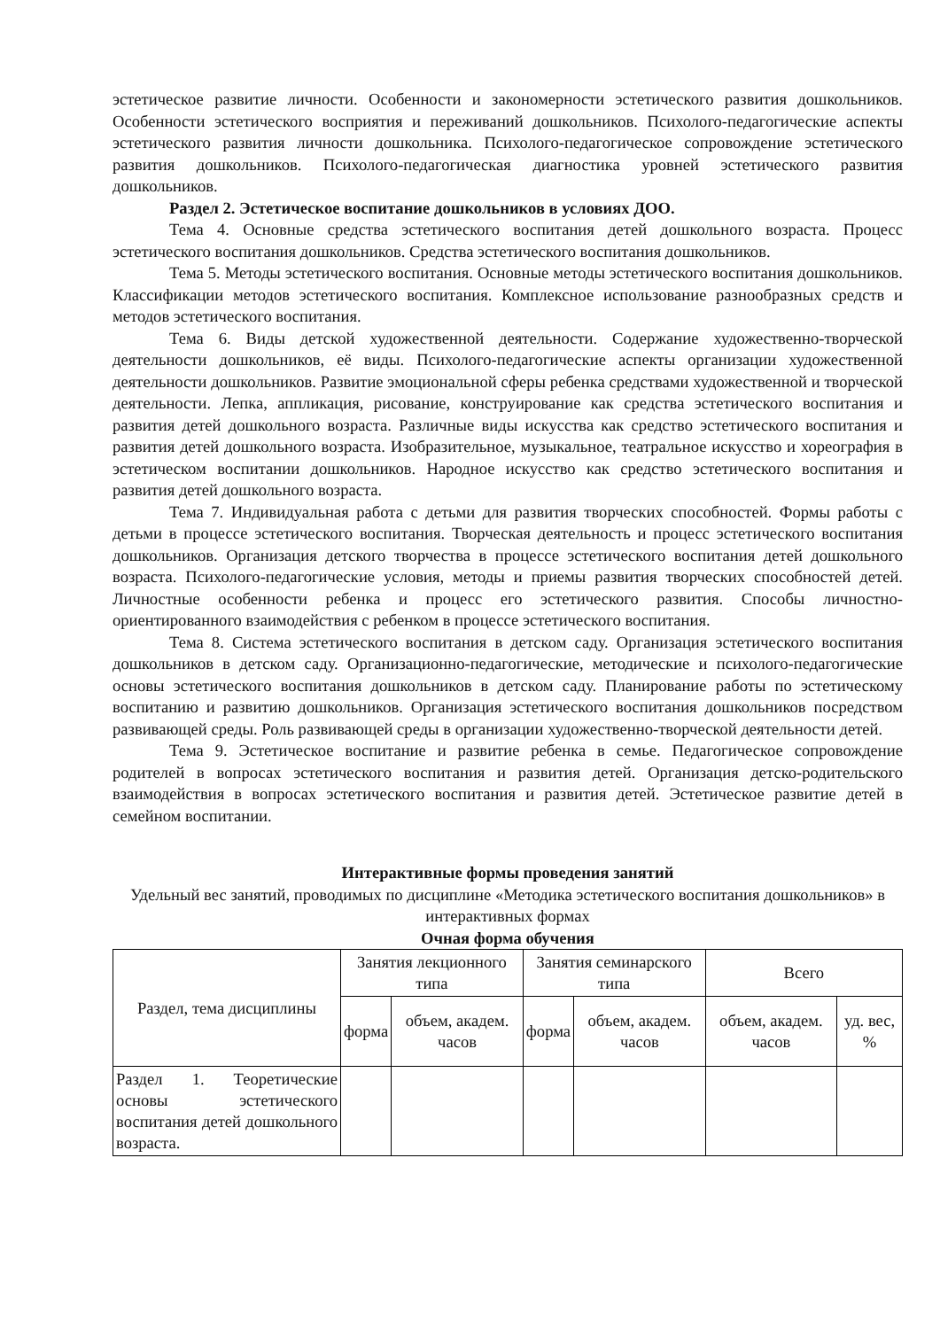эстетическое развитие личности. Особенности и закономерности эстетического развития дошкольников. Особенности эстетического восприятия и переживаний дошкольников. Психолого-педагогические аспекты эстетического развития личности дошкольника. Психолого-педагогическое сопровождение эстетического развития дошкольников. Психолого-педагогическая диагностика уровней эстетического развития дошкольников.
Раздел 2. Эстетическое воспитание дошкольников в условиях ДОО.
Тема 4. Основные средства эстетического воспитания детей дошкольного возраста. Процесс эстетического воспитания дошкольников. Средства эстетического воспитания дошкольников.
Тема 5. Методы эстетического воспитания. Основные методы эстетического воспитания дошкольников. Классификации методов эстетического воспитания. Комплексное использование разнообразных средств и методов эстетического воспитания.
Тема 6. Виды детской художественной деятельности. Содержание художественно-творческой деятельности дошкольников, её виды. Психолого-педагогические аспекты организации художественной деятельности дошкольников. Развитие эмоциональной сферы ребенка средствами художественной и творческой деятельности. Лепка, аппликация, рисование, конструирование как средства эстетического воспитания и развития детей дошкольного возраста. Различные виды искусства как средство эстетического воспитания и развития детей дошкольного возраста. Изобразительное, музыкальное, театральное искусство и хореография в эстетическом воспитании дошкольников. Народное искусство как средство эстетического воспитания и развития детей дошкольного возраста.
Тема 7. Индивидуальная работа с детьми для развития творческих способностей. Формы работы с детьми в процессе эстетического воспитания. Творческая деятельность и процесс эстетического воспитания дошкольников. Организация детского творчества в процессе эстетического воспитания детей дошкольного возраста. Психолого-педагогические условия, методы и приемы развития творческих способностей детей. Личностные особенности ребенка и процесс его эстетического развития. Способы личностно-ориентированного взаимодействия с ребенком в процессе эстетического воспитания.
Тема 8. Система эстетического воспитания в детском саду. Организация эстетического воспитания дошкольников в детском саду. Организационно-педагогические, методические и психолого-педагогические основы эстетического воспитания дошкольников в детском саду. Планирование работы по эстетическому воспитанию и развитию дошкольников. Организация эстетического воспитания дошкольников посредством развивающей среды. Роль развивающей среды в организации художественно-творческой деятельности детей.
Тема 9. Эстетическое воспитание и развитие ребенка в семье. Педагогическое сопровождение родителей в вопросах эстетического воспитания и развития детей. Организация детско-родительского взаимодействия в вопросах эстетического воспитания и развития детей. Эстетическое развитие детей в семейном воспитании.
Интерактивные формы проведения занятий
Удельный вес занятий, проводимых по дисциплине «Методика эстетического воспитания дошкольников» в интерактивных формах
Очная форма обучения
| Раздел, тема дисциплины | Занятия лекционного типа | | Занятия семинарского типа | | Всего | |
| | форма | объем, академ. часов | форма | объем, академ. часов | объем, академ. часов | уд. вес, % |
| Раздел 1. Теоретические основы эстетического воспитания детей дошкольного возраста. | | | | | | |